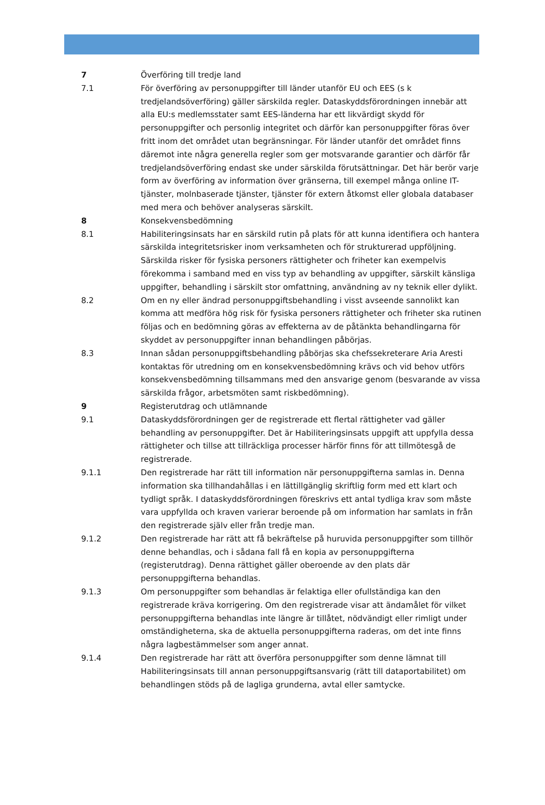7 Överföring till tredje land
7.1 För överföring av personuppgifter till länder utanför EU och EES (s k tredjelandsöverföring) gäller särskilda regler. Dataskyddsförordningen innebär att alla EU:s medlemsstater samt EES-länderna har ett likvärdigt skydd för personuppgifter och personlig integritet och därför kan personuppgifter föras över fritt inom det området utan begränsningar. För länder utanför det området finns däremot inte några generella regler som ger motsvarande garantier och därför får tredjelandsöverföring endast ske under särskilda förutsättningar. Det här berör varje form av överföring av information över gränserna, till exempel många online IT-tjänster, molnbaserade tjänster, tjänster för extern åtkomst eller globala databaser med mera och behöver analyseras särskilt.
8 Konsekvensbedömning
8.1 Habiliteringsinsats har en särskild rutin på plats för att kunna identifiera och hantera särskilda integritetsrisker inom verksamheten och för strukturerad uppföljning. Särskilda risker för fysiska personers rättigheter och friheter kan exempelvis förekomma i samband med en viss typ av behandling av uppgifter, särskilt känsliga uppgifter, behandling i särskilt stor omfattning, användning av ny teknik eller dylikt.
8.2 Om en ny eller ändrad personuppgiftsbehandling i visst avseende sannolikt kan komma att medföra hög risk för fysiska personers rättigheter och friheter ska rutinen följas och en bedömning göras av effekterna av de påtänkta behandlingarna för skyddet av personuppgifter innan behandlingen påbörjas.
8.3 Innan sådan personuppgiftsbehandling påbörjas ska chefssekreterare Aria Aresti kontaktas för utredning om en konsekvensbedömning krävs och vid behov utförs konsekvensbedömning tillsammans med den ansvarige genom (besvarande av vissa särskilda frågor, arbetsmöten samt riskbedömning).
9 Registerutdrag och utlämnande
9.1 Dataskyddsförordningen ger de registrerade ett flertal rättigheter vad gäller behandling av personuppgifter. Det är Habiliteringsinsats uppgift att uppfylla dessa rättigheter och tillse att tillräckliga processer härför finns för att tillmötesgå de registrerade.
9.1.1 Den registrerade har rätt till information när personuppgifterna samlas in. Denna information ska tillhandahållas i en lättillgänglig skriftlig form med ett klart och tydligt språk. I dataskyddsförordningen föreskrivs ett antal tydliga krav som måste vara uppfyllda och kraven varierar beroende på om information har samlats in från den registrerade själv eller från tredje man.
9.1.2 Den registrerade har rätt att få bekräftelse på huruvida personuppgifter som tillhör denne behandlas, och i sådana fall få en kopia av personuppgifterna (registerutdrag). Denna rättighet gäller oberoende av den plats där personuppgifterna behandlas.
9.1.3 Om personuppgifter som behandlas är felaktiga eller ofullständiga kan den registrerade kräva korrigering. Om den registrerade visar att ändamålet för vilket personuppgifterna behandlas inte längre är tillåtet, nödvändigt eller rimligt under omständigheterna, ska de aktuella personuppgifterna raderas, om det inte finns några lagbestämmelser som anger annat.
9.1.4 Den registrerade har rätt att överföra personuppgifter som denne lämnat till Habiliteringsinsats till annan personuppgiftsansvarig (rätt till dataportabilitet) om behandlingen stöds på de lagliga grunderna, avtal eller samtycke.